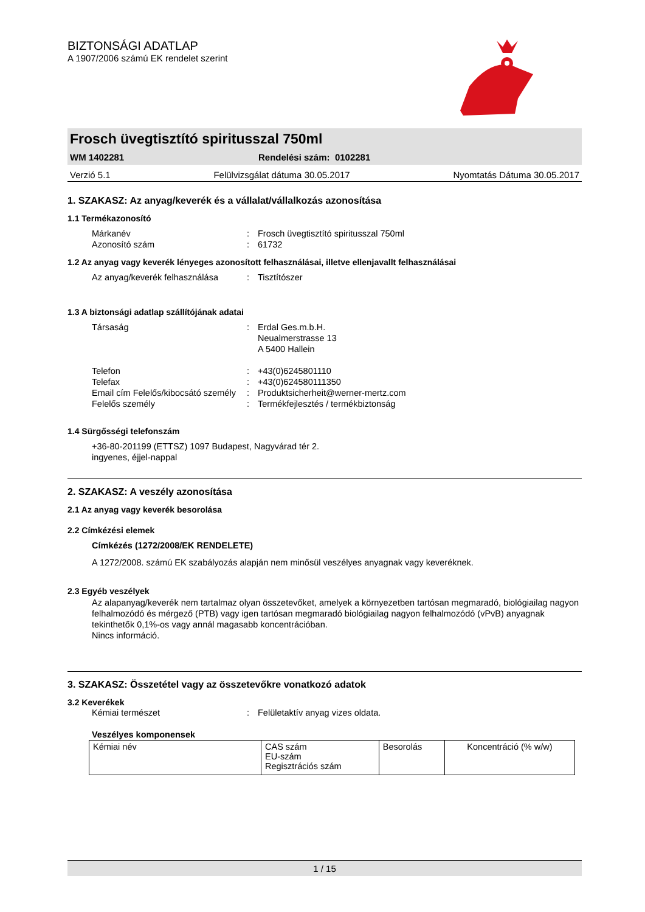BIZTONSÁGI ADATLAP
A 1907/2006 számú EK rendelet szerint
Frosch üvegtisztító spiritusszal 750ml
WM 1402281 Rendelési szám: 0102281
Verzió 5.1 Felülvizsgálat dátuma 30.05.2017 Nyomtatás Dátuma 30.05.2017
1. SZAKASZ: Az anyag/keverék és a vállalat/vállalkozás azonosítása
1.1 Termékazonosító
Márkanév: Frosch üvegtisztító spiritusszal 750ml Azonosító szám: 61732
1.2 Az anyag vagy keverék lényeges azonosított felhasználásai, illetve ellenjavallt felhasználásai
Az anyag/keverék felhasználása: Tisztítószer
1.3 A biztonsági adatlap szállítójának adatai
Társaság: Erdal Ges.m.b.H.
Neualmerstrasse 13
A 5400 Hallein
Telefon: +43(0)6245801110 Telefax: +43(0)624580111350 Email cím Felelős/kibocsátó személy: Produktsicherheit@werner-mertz.com Felelős személy: Termékfejlesztés / termékbiztonság
1.4 Sürgősségi telefonszám
+36-80-201199 (ETTSZ) 1097 Budapest, Nagyvárad tér 2.
ingyenes, éjjel-nappal
2. SZAKASZ: A veszély azonosítása
2.1 Az anyag vagy keverék besorolása
2.2 Címkézési elemek
Címkézés (1272/2008/EK RENDELETE)
A 1272/2008. számú EK szabályozás alapján nem minősül veszélyes anyagnak vagy keveréknek.
2.3 Egyéb veszélyek
Az alapanyag/keverék nem tartalmaz olyan összetevőket, amelyek a környezetben tartósan megmaradó, biológiailag nagyon felhalmozódó és mérgező (PTB) vagy igen tartósan megmaradó biológiailag nagyon felhalmozódó (vPvB) anyagnak tekinthetők 0,1%-os vagy annál magasabb koncentrációban.
Nincs információ.
3. SZAKASZ: Összetétel vagy az összetevőkre vonatkozó adatok
3.2 Keverékek
Kémiai természet: Felületaktív anyag vizes oldata.
Veszélyes komponensek
| Kémiai név | CAS szám EU-szám Regisztrációs szám | Besorolás | Koncentráció (% w/w) |
1 / 15